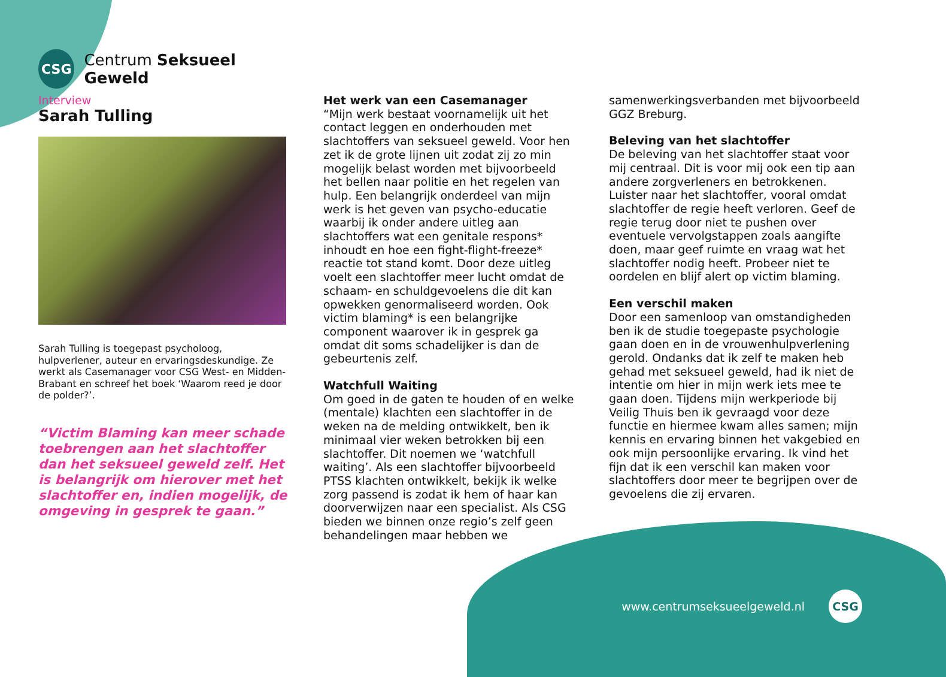CSG
Centrum Seksueel Geweld
Interview
Sarah Tulling
Sarah Tulling is toegepast psycholoog, hulpverlener, auteur en ervaringsdeskundige. Ze werkt als Casemanager voor CSG West- en Midden-Brabant en schreef het boek ‘Waarom reed je door de polder?’.
“Victim Blaming kan meer schade toebrengen aan het slachtoffer dan het seksueel geweld zelf. Het is belangrijk om hierover met het slachtoffer en, indien mogelijk, de omgeving in gesprek te gaan.”
Het werk van een Casemanager
“Mijn werk bestaat voornamelijk uit het contact leggen en onderhouden met slachtoffers van seksueel geweld. Voor hen zet ik de grote lijnen uit zodat zij zo min mogelijk belast worden met bijvoorbeeld het bellen naar politie en het regelen van hulp. Een belangrijk onderdeel van mijn werk is het geven van psycho-educatie waarbij ik onder andere uitleg aan slachtoffers wat een genitale respons* inhoudt en hoe een fight-flight-freeze* reactie tot stand komt. Door deze uitleg voelt een slachtoffer meer lucht omdat de schaam- en schuldgevoelens die dit kan opwekken genormaliseerd worden. Ook victim blaming* is een belangrijke component waarover ik in gesprek ga omdat dit soms schadelijker is dan de gebeurtenis zelf.
Watchfull Waiting
Om goed in de gaten te houden of en welke (mentale) klachten een slachtoffer in de weken na de melding ontwikkelt, ben ik minimaal vier weken betrokken bij een slachtoffer. Dit noemen we ‘watchfull waiting’. Als een slachtoffer bijvoorbeeld PTSS klachten ontwikkelt, bekijk ik welke zorg passend is zodat ik hem of haar kan doorverwijzen naar een specialist. Als CSG bieden we binnen onze regio’s zelf geen behandelingen maar hebben we
samenwerkingsverbanden met bijvoorbeeld GGZ Breburg.
Beleving van het slachtoffer
De beleving van het slachtoffer staat voor mij centraal. Dit is voor mij ook een tip aan andere zorgverleners en betrokkenen. Luister naar het slachtoffer, vooral omdat slachtoffer de regie heeft verloren. Geef de regie terug door niet te pushen over eventuele vervolgstappen zoals aangifte doen, maar geef ruimte en vraag wat het slachtoffer nodig heeft. Probeer niet te oordelen en blijf alert op victim blaming.
Een verschil maken
Door een samenloop van omstandigheden ben ik de studie toegepaste psychologie gaan doen en in de vrouwenhulpverlening gerold. Ondanks dat ik zelf te maken heb gehad met seksueel geweld, had ik niet de intentie om hier in mijn werk iets mee te gaan doen. Tijdens mijn werkperiode bij Veilig Thuis ben ik gevraagd voor deze functie en hiermee kwam alles samen; mijn kennis en ervaring binnen het vakgebied en ook mijn persoonlijke ervaring. Ik vind het fijn dat ik een verschil kan maken voor slachtoffers door meer te begrijpen over de gevoelens die zij ervaren.
www.centrumseksueelgeweld.nl
CSG